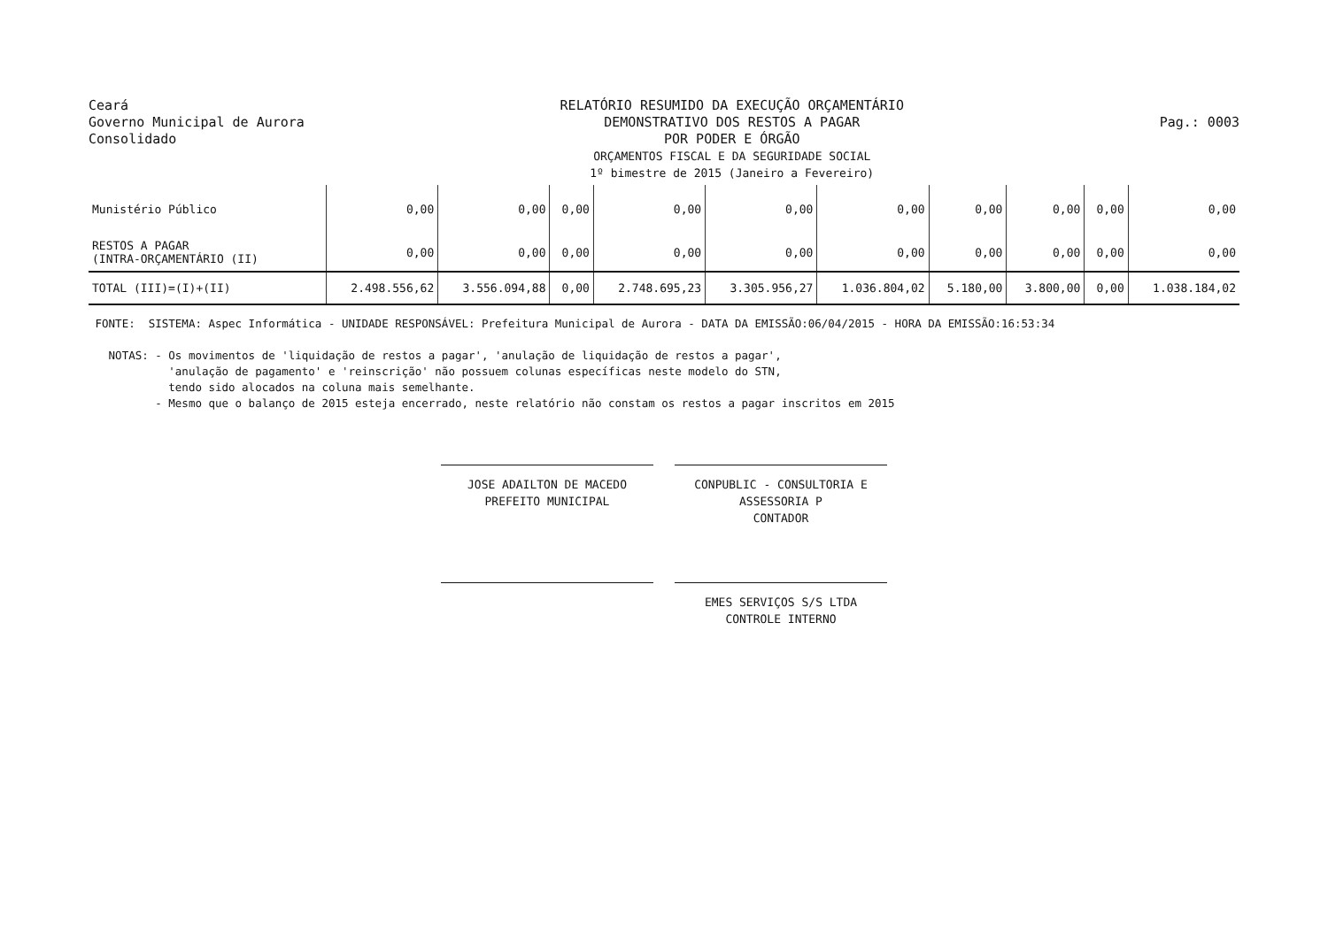Ceará
Governo Municipal de Aurora
Consolidado
RELATÓRIO RESUMIDO DA EXECUÇÃO ORÇAMENTÁRIO
DEMONSTRATIVO DOS RESTOS A PAGAR
POR PODER E ÓRGÃO
ORÇAMENTOS FISCAL E DA SEGURIDADE SOCIAL
1º bimestre de 2015 (Janeiro a Fevereiro)
Pag.: 0003
| Munistério Público | 0,00 | 0,00 | 0,00 | 0,00 | 0,00 | 0,00 | 0,00 | 0,00 | 0,00 | 0,00 |
| RESTOS A PAGAR (INTRA-ORÇAMENTÁRIO (II) | 0,00 | 0,00 | 0,00 | 0,00 | 0,00 | 0,00 | 0,00 | 0,00 | 0,00 | 0,00 |
| TOTAL (III)=(I)+(II) | 2.498.556,62 | 3.556.094,88 | 0,00 | 2.748.695,23 | 3.305.956,27 | 1.036.804,02 | 5.180,00 | 3.800,00 | 0,00 | 1.038.184,02 |
FONTE: SISTEMA: Aspec Informática - UNIDADE RESPONSÁVEL: Prefeitura Municipal de Aurora - DATA DA EMISSÃO:06/04/2015 - HORA DA EMISSÃO:16:53:34 NOTAS: - Os movimentos de 'liquidação de restos a pagar', 'anulação de liquidação de restos a pagar', 'anulação de pagamento' e 'reinscrição' não possuem colunas específicas neste modelo do STN, tendo sido alocados na coluna mais semelhante. - Mesmo que o balanço de 2015 esteja encerrado, neste relatório não constam os restos a pagar inscritos em 2015
JOSE ADAILTON DE MACEDO
PREFEITO MUNICIPAL
CONPUBLIC - CONSULTORIA E ASSESSORIA P
CONTADOR
EMES SERVIÇOS S/S LTDA
CONTROLE INTERNO